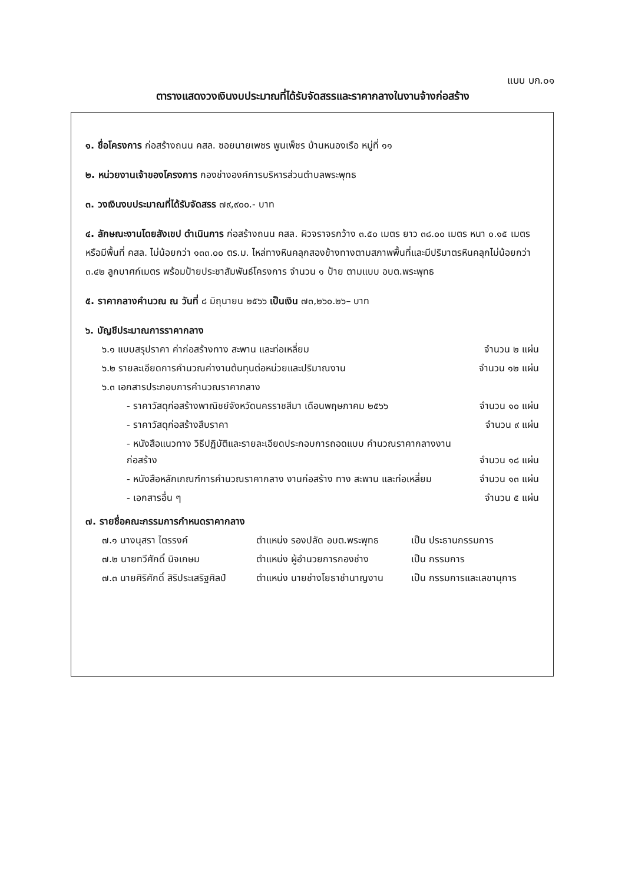แบบ บก.๐๑
ตารางแสดงวงเงินงบประมาณที่ได้รับจัดสรรและราคากลางในงานจ้างก่อสร้าง
๑. ชื่อโครงการ ก่อสร้างถนน คสล. ซอยนายเพชร พูนเพ็ชร บ้านหนองเรือ หมู่ที่ ๑๑
๒. หน่วยงานเจ้าของโครงการ กองช่างองค์การบริหารส่วนตำบลพระพุทธ
๓. วงเงินงบประมาณที่ได้รับจัดสรร ๗๙,๙๐๐.- บาท
๔. ลักษณะงานโดยสังเขป ดำเนินการ ก่อสร้างถนน คสล. ผิวจราจรกว้าง ๓.๕๐ เมตร ยาว ๓๘.๐๐ เมตร หนา ๐.๑๕ เมตร หรือมีพื้นที่ คสล. ไม่น้อยกว่า ๑๓๓.๐๐ ตร.ม. ไหล่ทางหินคลุกสองข้างทางตามสภาพพื้นที่และมีปริมาตรหินคลุกไม่น้อยกว่า ๓.๔๒ ลูกบาศก์เมตร พร้อมป้ายประชาสัมพันธ์โครงการ จำนวน ๑ ป้าย ตามแบบ อบต.พระพุทธ
๕. ราคากลางคำนวณ ณ วันที่ ๘ มิถุนายน ๒๕๖๖ เป็นเงิน ๗๓,๒๖๐.๒๖– บาท
๖. บัญชีประมาณการราคากลาง
| ๖.๑ แบบสรุปราคา ค่าก่อสร้างทาง สะพาน และท่อเหลี่ยม | จำนวน ๒ แผ่น |
| ๖.๒ รายละเอียดการคำนวณค่างานต้นทุนต่อหน่วยและปริมาณงาน | จำนวน ๑๒ แผ่น |
| ๖.๓ เอกสารประกอบการคำนวณราคากลาง | |
| - ราคาวัสดุก่อสร้างพาณิชย์จังหวัดนครราชสีมา เดือนพฤษภาคม ๒๕๖๖ | จำนวน ๑๐ แผ่น |
| - ราคาวัสดุก่อสร้างสืบราคา | จำนวน ๙ แผ่น |
| - หนังสือแนวทาง วิธีปฏิบัติและรายละเอียดประกอบการถอดแบบ คำนวณราคากลางงานก่อสร้าง | จำนวน ๑๘ แผ่น |
| - หนังสือหลักเกณฑ์การคำนวณราคากลาง งานก่อสร้าง ทาง สะพาน และท่อเหลี่ยม | จำนวน ๑๓ แผ่น |
| - เอกสารอื่น ๆ | จำนวน ๕ แผ่น |
๗. รายชื่อคณะกรรมการกำหนดราคากลาง
| ๗.๑ นางนุสรา ไตรรงค์ | ตำแหน่ง รองปลัด อบต.พระพุทธ | เป็น ประธานกรรมการ |
| ๗.๒ นายทวีศักดิ์ นิจเกษม | ตำแหน่ง ผู้อำนวยการกองช่าง | เป็น กรรมการ |
| ๗.๓ นายศิริศักดิ์ สิริประเสริฐศิลป์ | ตำแหน่ง นายช่างโยธาชำนาญงาน | เป็น กรรมการและเลขานุการ |